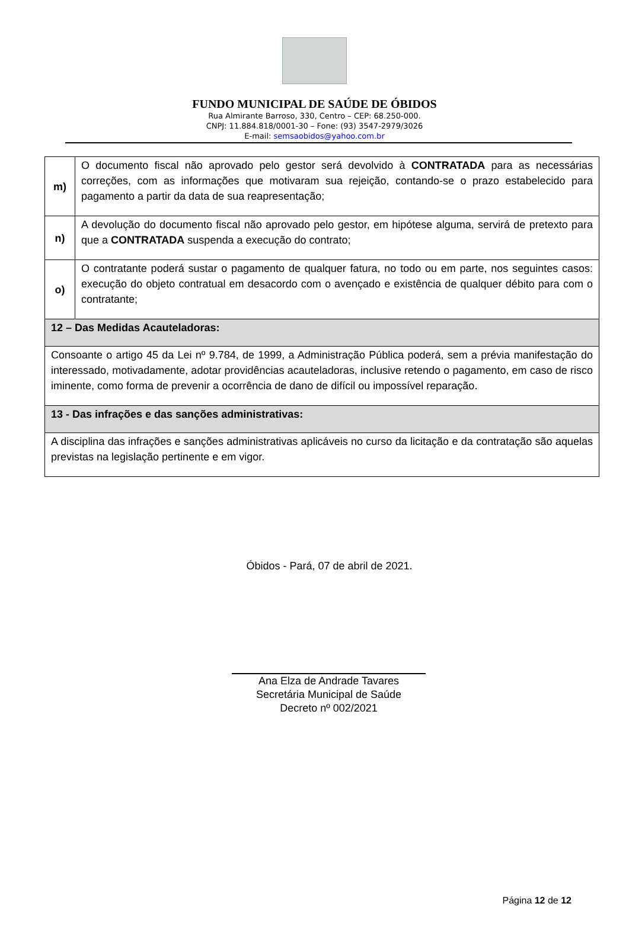FUNDO MUNICIPAL DE SAÚDE DE ÓBIDOS
Rua Almirante Barroso, 330, Centro – CEP: 68.250-000.
CNPJ: 11.884.818/0001-30 – Fone: (93) 3547-2979/3026
E-mail: semsaobidos@yahoo.com.br
| m) | O documento fiscal não aprovado pelo gestor será devolvido à CONTRATADA para as necessárias correções, com as informações que motivaram sua rejeição, contando-se o prazo estabelecido para pagamento a partir da data de sua reapresentação; |
| n) | A devolução do documento fiscal não aprovado pelo gestor, em hipótese alguma, servirá de pretexto para que a CONTRATADA suspenda a execução do contrato; |
| o) | O contratante poderá sustar o pagamento de qualquer fatura, no todo ou em parte, nos seguintes casos: execução do objeto contratual em desacordo com o avençado e existência de qualquer débito para com o contratante; |
| 12 – Das Medidas Acauteladoras: | |
| Consoante o artigo 45 da Lei nº 9.784, de 1999, a Administração Pública poderá, sem a prévia manifestação do interessado, motivadamente, adotar providências acauteladoras, inclusive retendo o pagamento, em caso de risco iminente, como forma de prevenir a ocorrência de dano de difícil ou impossível reparação. | |
| 13 - Das infrações e das sanções administrativas: | |
| A disciplina das infrações e sanções administrativas aplicáveis no curso da licitação e da contratação são aquelas previstas na legislação pertinente e em vigor. | |
Óbidos - Pará, 07 de abril de 2021.
Ana Elza de Andrade Tavares
Secretária Municipal de Saúde
Decreto nº 002/2021
Página 12 de 12